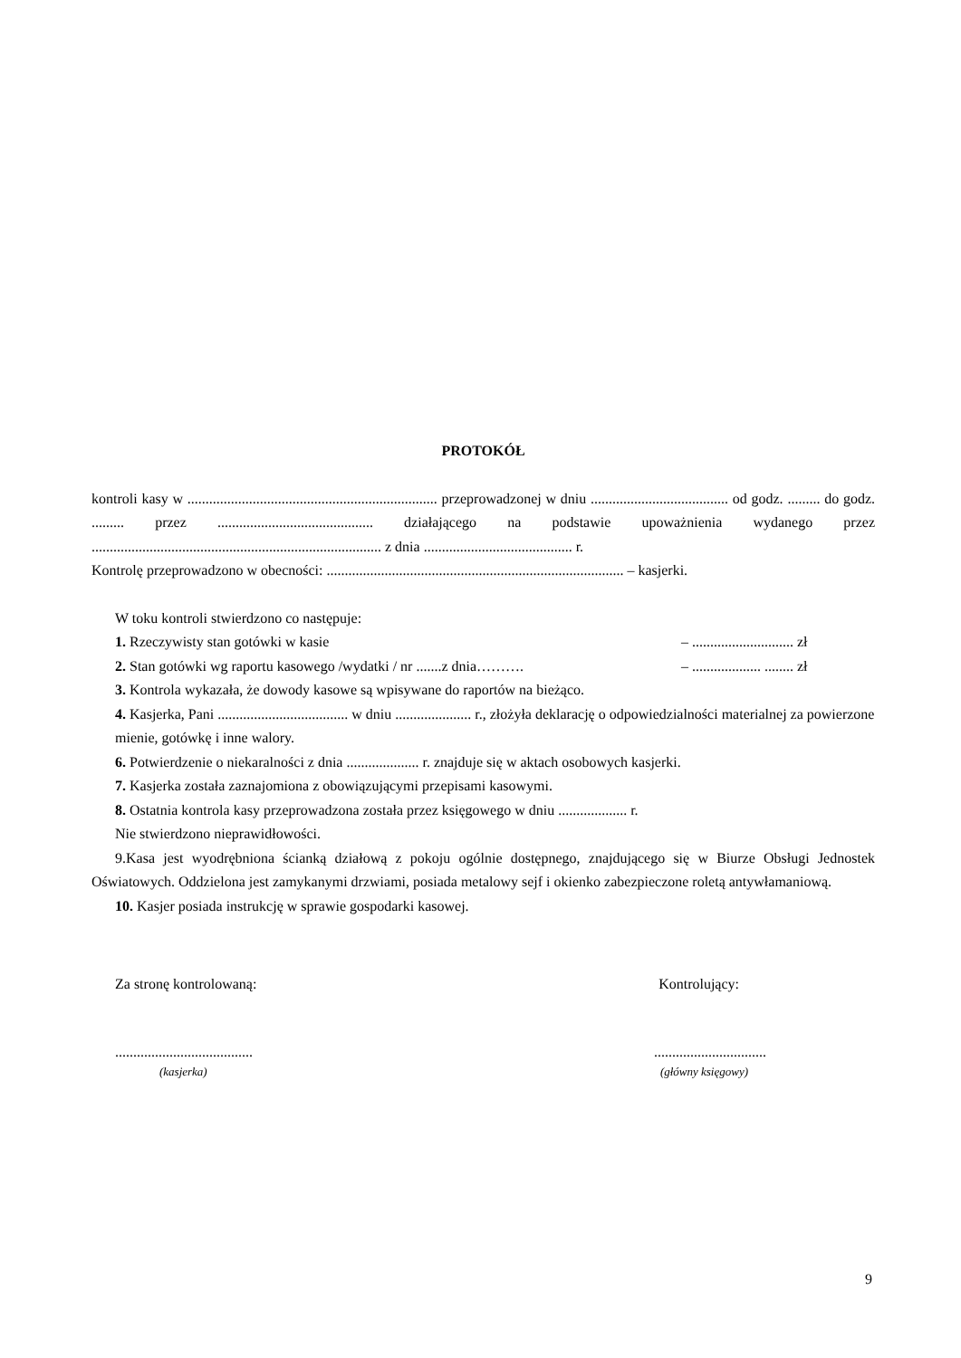PROTOKÓŁ
kontroli kasy w ..................................................................... przeprowadzonej w dniu ...................................... od godz. ......... do godz. ......... przez ........................................... działającego na podstawie upoważnienia wydanego przez ................................................................................ z dnia ......................................... r.
Kontrolę przeprowadzono w obecności: .................................................................................. – kasjerki.
W toku kontroli stwierdzono co następuje:
1. Rzeczywisty stan gotówki w kasie – ............................ zł
2. Stan gotówki wg raportu kasowego /wydatki / nr .......z dnia………. – ................... ........ zł
3. Kontrola wykazała, że dowody kasowe są wpisywane do raportów na bieżąco.
4. Kasjerka, Pani .................................... w dniu ..................... r., złożyła deklarację o odpowiedzialności materialnej za powierzone mienie, gotówkę i inne walory.
6. Potwierdzenie o niekaralności z dnia .................... r. znajduje się w aktach osobowych kasjerki.
7. Kasjerka została zaznajomiona z obowiązującymi przepisami kasowymi.
8. Ostatnia kontrola kasy przeprowadzona została przez księgowego w dniu ................... r.
Nie stwierdzono nieprawidłowości.
9.Kasa jest wyodrębniona ścianką działową z pokoju ogólnie dostępnego, znajdującego się w Biurze Obsługi Jednostek Oświatowych. Oddzielona jest zamykanymi drzwiami, posiada metalowy sejf i okienko zabezpieczone roletą antywłamaniową.
10. Kasjer posiada instrukcję w sprawie gospodarki kasowej.
Za stronę kontrolowaną: Kontrolujący:
.....................................................................
(kasjerka) (główny księgowy)
9